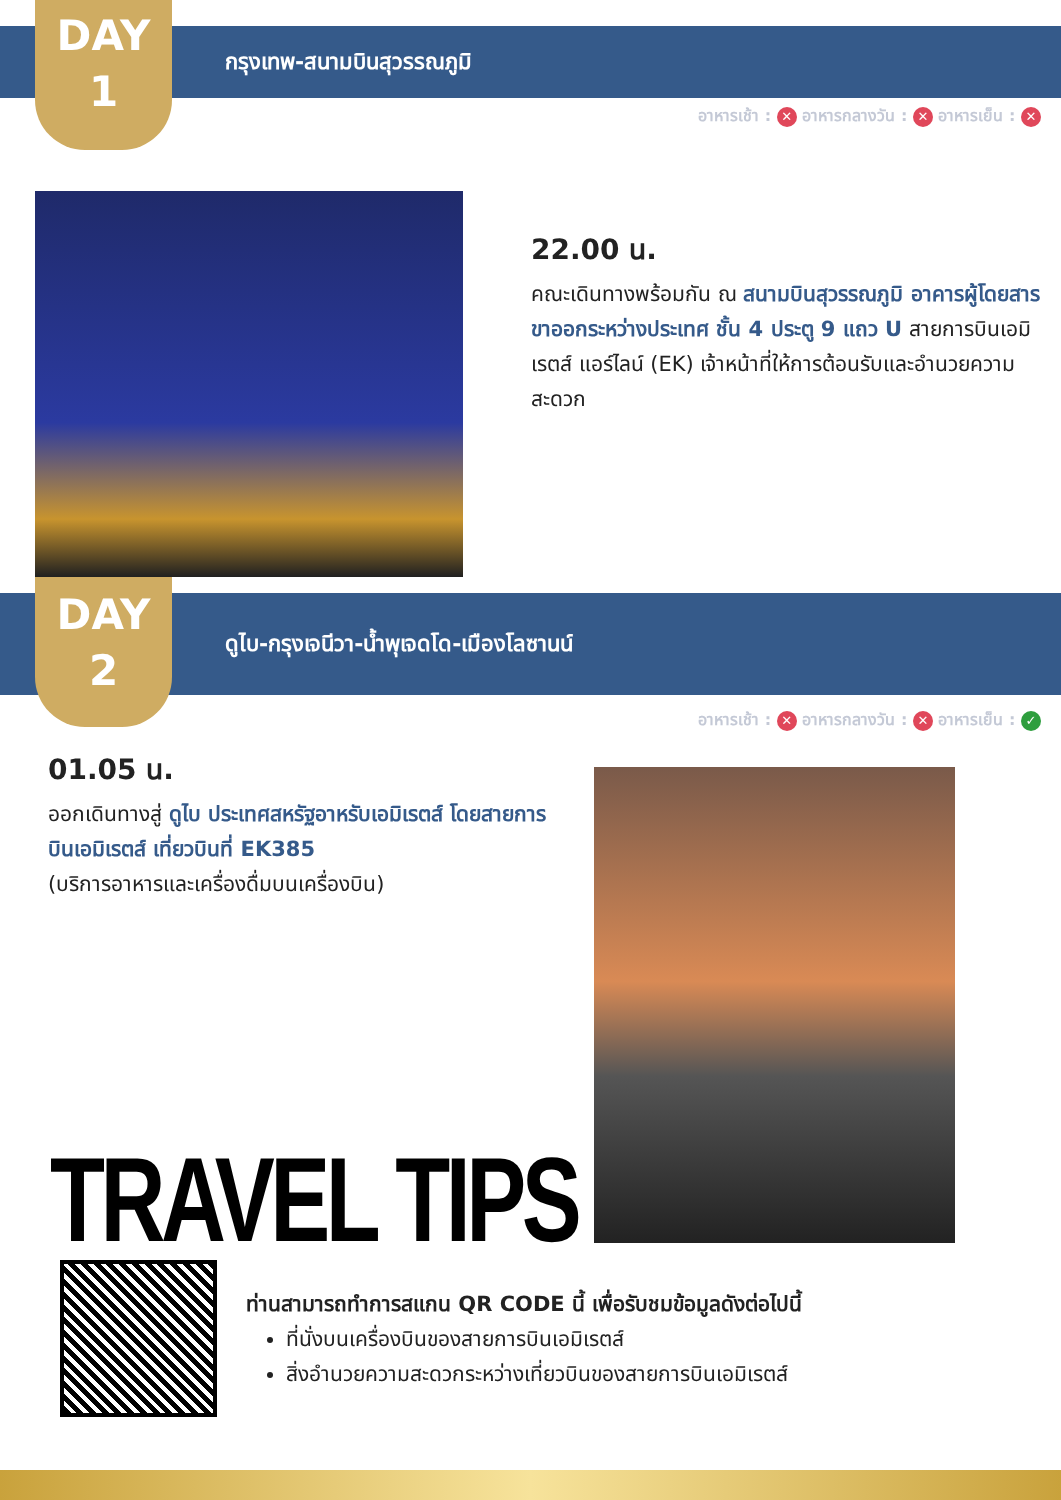DAY
1
กรุงเทพ-สนามบินสุวรรณภูมิ
อาหารเช้า : ✕ อาหารกลางวัน : ✕ อาหารเย็น : ✕
22.00 น.
คณะเดินทางพร้อมกัน ณ สนามบินสุวรรณภูมิ อาคารผู้โดยสารขาออกระหว่างประเทศ ชั้น 4 ประตู 9 แถว U สายการบินเอมิเรตส์ แอร์ไลน์ (EK) เจ้าหน้าที่ให้การต้อนรับและอำนวยความสะดวก
DAY
2
ดูไบ-กรุงเจนีวา-น้ำพุเจดโด-เมืองโลซานน์
อาหารเช้า : ✕ อาหารกลางวัน : ✕ อาหารเย็น : ✓
01.05 น.
ออกเดินทางสู่ ดูไบ ประเทศสหรัฐอาหรับเอมิเรตส์ โดยสายการบินเอมิเรตส์ เที่ยวบินที่ EK385
(บริการอาหารและเครื่องดื่มบนเครื่องบิน)
TRAVEL TIPS
ท่านสามารถทำการสแกน QR CODE นี้ เพื่อรับชมข้อมูลดังต่อไปนี้
ที่นั่งบนเครื่องบินของสายการบินเอมิเรตส์
สิ่งอำนวยความสะดวกระหว่างเที่ยวบินของสายการบินเอมิเรตส์